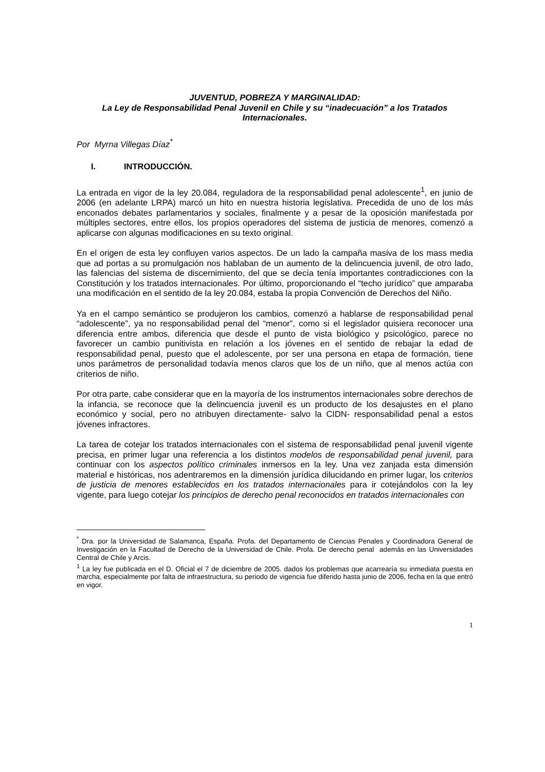JUVENTUD, POBREZA Y MARGINALIDAD:
La Ley de Responsabilidad Penal Juvenil en Chile y su “inadecuación” a los Tratados Internacionales.
Por Myrna Villegas Díaz<sup>*</sup>
I. INTRODUCCIÓN.
La entrada en vigor de la ley 20.084, reguladora de la responsabilidad penal adolescente<sup>1</sup>, en junio de 2006 (en adelante LRPA) marcó un hito en nuestra historia legislativa. Precedida de uno de los más enconados debates parlamentarios y sociales, finalmente y a pesar de la oposición manifestada por múltiples sectores, entre ellos, los propios operadores del sistema de justicia de menores, comenzó a aplicarse con algunas modificaciones en su texto original.
En el origen de esta ley confluyen varios aspectos. De un lado la campaña masiva de los mass media que ad portas a su promulgación nos hablaban de un aumento de la delincuencia juvenil, de otro lado, las falencias del sistema de discernimiento, del que se decía tenía importantes contradicciones con la Constitución y los tratados internacionales. Por último, proporcionando el “techo jurídico” que amparaba una modificación en el sentido de la ley 20.084, estaba la propia Convención de Derechos del Niño.
Ya en el campo semántico se produjeron los cambios, comenzó a hablarse de responsabilidad penal “adolescente”, ya no responsabilidad penal del “menor”, como si el legislador quisiera reconocer una diferencia entre ambos, diferencia que desde el punto de vista biológico y psicológico, parece no favorecer un cambio punitivista en relación a los jóvenes en el sentido de rebajar la edad de responsabilidad penal, puesto que el adolescente, por ser una persona en etapa de formación, tiene unos parámetros de personalidad todavía menos claros que los de un niño, que al menos actúa con criterios de niño.
Por otra parte, cabe considerar que en la mayoría de los instrumentos internacionales sobre derechos de la infancia, se reconoce que la delincuencia juvenil es un producto de los desajustes en el plano económico y social, pero no atribuyen directamente- salvo la CIDN- responsabilidad penal a estos jóvenes infractores.
La tarea de cotejar los tratados internacionales con el sistema de responsabilidad penal juvenil vigente precisa, en primer lugar una referencia a los distintos modelos de responsabilidad penal juvenil, para continuar con los aspectos político criminales inmersos en la ley. Una vez zanjada esta dimensión material e históricas, nos adentraremos en la dimensión jurídica dilucidando en primer lugar, los criterios de justicia de menores establecidos en los tratados internacionales para ir cotejándolos con la ley vigente, para luego cotejar los principios de derecho penal reconocidos en tratados internacionales con
<sup>*</sup> Dra. por la Universidad de Salamanca, España. Profa. del Departamento de Ciencias Penales y Coordinadora General de Investigación en la Facultad de Derecho de la Universidad de Chile. Profa. De derecho penal además en las Universidades Central de Chile y Arcis.
<sup>1</sup> La ley fue publicada en el D. Oficial el 7 de diciembre de 2005. dados los problemas que acarrearía su inmediata puesta en marcha, especialmente por falta de infraestructura, su periodo de vigencia fue diferido hasta junio de 2006, fecha en la que entró en vigor.
1